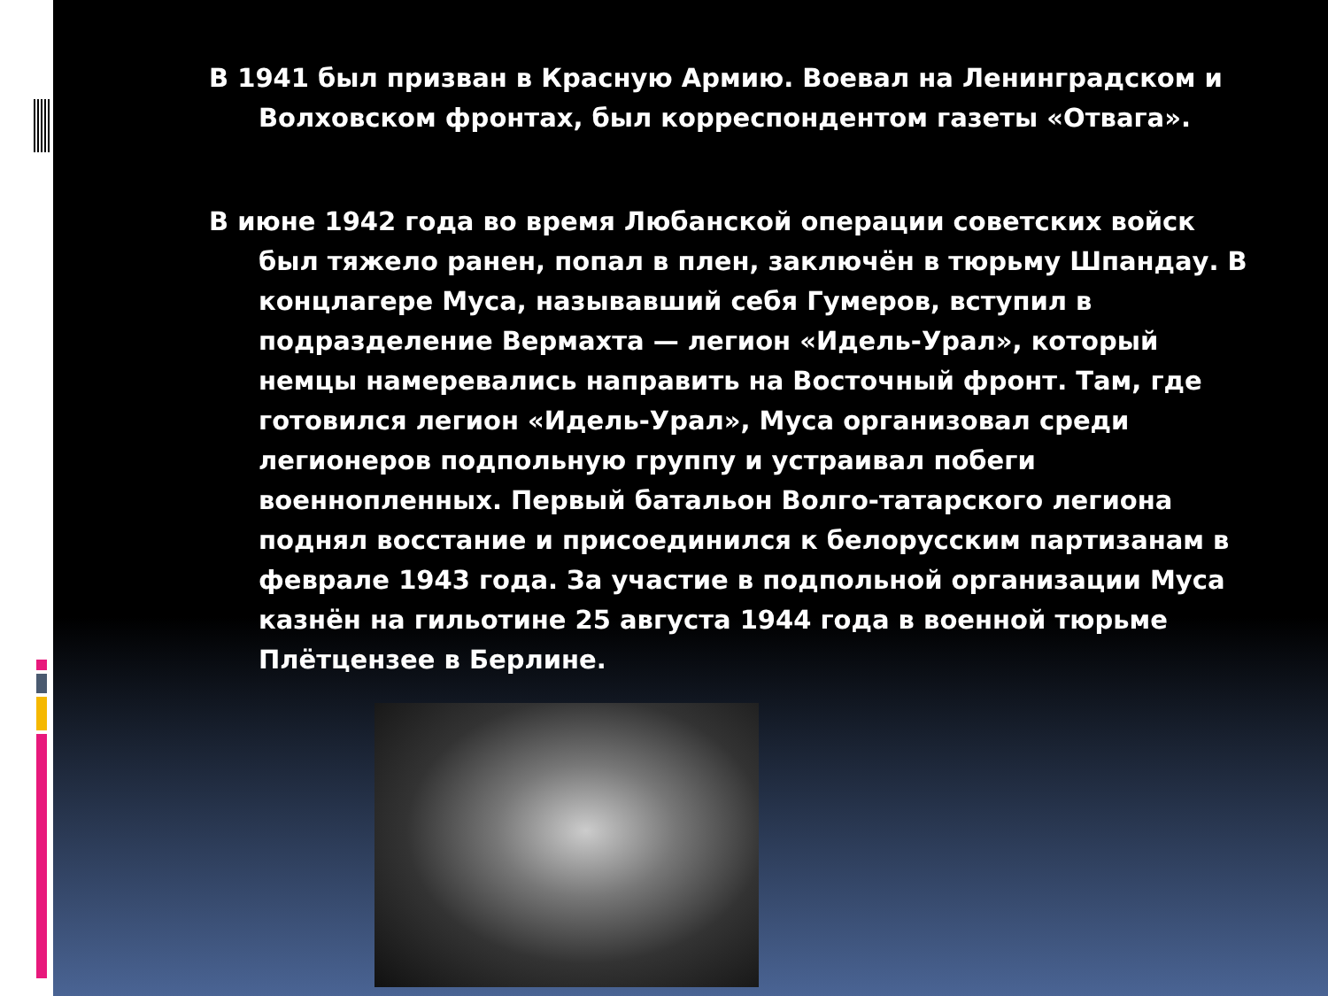В 1941 был призван в Красную Армию. Воевал на Ленинградском и Волховском фронтах, был корреспондентом газеты «Отвага».
В июне 1942 года во время Любанской операции советских войск был тяжело ранен, попал в плен, заключён в тюрьму Шпандау. В концлагере Муса, называвший себя Гумеров, вступил в подразделение Вермахта — легион «Идель-Урал», который немцы намеревались направить на Восточный фронт. Там, где готовился легион «Идель-Урал», Муса организовал среди легионеров подпольную группу и устраивал побеги военнопленных. Первый батальон Волго-татарского легиона поднял восстание и присоединился к белорусским партизанам в феврале 1943 года. За участие в подпольной организации Муса казнён на гильотине 25 августа 1944 года в военной тюрьме Плётцензее в Берлине.